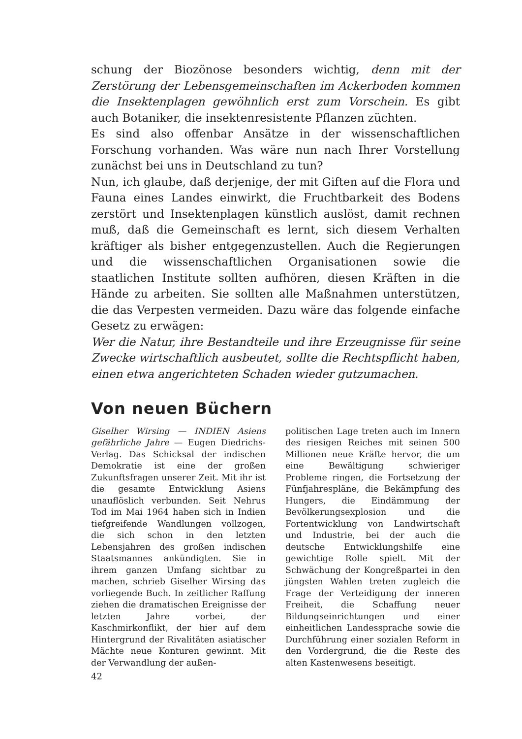schung der Biozönose besonders wichtig, denn mit der Zerstörung der Lebensgemeinschaften im Ackerboden kommen die Insektenplagen gewöhnlich erst zum Vorschein. Es gibt auch Botaniker, die insektenresistente Pflanzen züchten.
Es sind also offenbar Ansätze in der wissenschaftlichen Forschung vorhanden. Was wäre nun nach Ihrer Vorstellung zunächst bei uns in Deutschland zu tun?
Nun, ich glaube, daß derjenige, der mit Giften auf die Flora und Fauna eines Landes einwirkt, die Fruchtbarkeit des Bodens zerstört und Insektenplagen künstlich auslöst, damit rechnen muß, daß die Gemeinschaft es lernt, sich diesem Verhalten kräftiger als bisher entgegenzustellen. Auch die Regierungen und die wissenschaftlichen Organisationen sowie die staatlichen Institute sollten aufhören, diesen Kräften in die Hände zu arbeiten. Sie sollten alle Maßnahmen unterstützen, die das Verpesten vermeiden. Dazu wäre das folgende einfache Gesetz zu erwägen:
Wer die Natur, ihre Bestandteile und ihre Erzeugnisse für seine Zwecke wirtschaftlich ausbeutet, sollte die Rechtspflicht haben, einen etwa angerichteten Schaden wieder gutzumachen.
Von neuen Büchern
Giselher Wirsing — INDIEN Asiens gefährliche Jahre — Eugen Diedrichs-Verlag. Das Schicksal der indischen Demokratie ist eine der großen Zukunftsfragen unserer Zeit. Mit ihr ist die gesamte Entwicklung Asiens unauflöslich verbunden. Seit Nehrus Tod im Mai 1964 haben sich in Indien tiefgreifende Wandlungen vollzogen, die sich schon in den letzten Lebensjahren des großen indischen Staatsmannes ankündigten. Sie in ihrem ganzen Umfang sichtbar zu machen, schrieb Giselher Wirsing das vorliegende Buch. In zeitlicher Raffung ziehen die dramatischen Ereignisse der letzten Jahre vorbei, der Kaschmirkonflikt, der hier auf dem Hintergrund der Rivalitäten asiatischer Mächte neue Konturen gewinnt. Mit der Verwandlung der außen-
politischen Lage treten auch im Innern des riesigen Reiches mit seinen 500 Millionen neue Kräfte hervor, die um eine Bewältigung schwieriger Probleme ringen, die Fortsetzung der Fünfjahrespläne, die Bekämpfung des Hungers, die Eindämmung der Bevölkerungsexplosion und die Fortentwicklung von Landwirtschaft und Industrie, bei der auch die deutsche Entwicklungshilfe eine gewichtige Rolle spielt. Mit der Schwächung der Kongreßpartei in den jüngsten Wahlen treten zugleich die Frage der Verteidigung der inneren Freiheit, die Schaffung neuer Bildungseinrichtungen und einer einheitlichen Landessprache sowie die Durchführung einer sozialen Reform in den Vordergrund, die die Reste des alten Kastenwesens beseitigt.
42